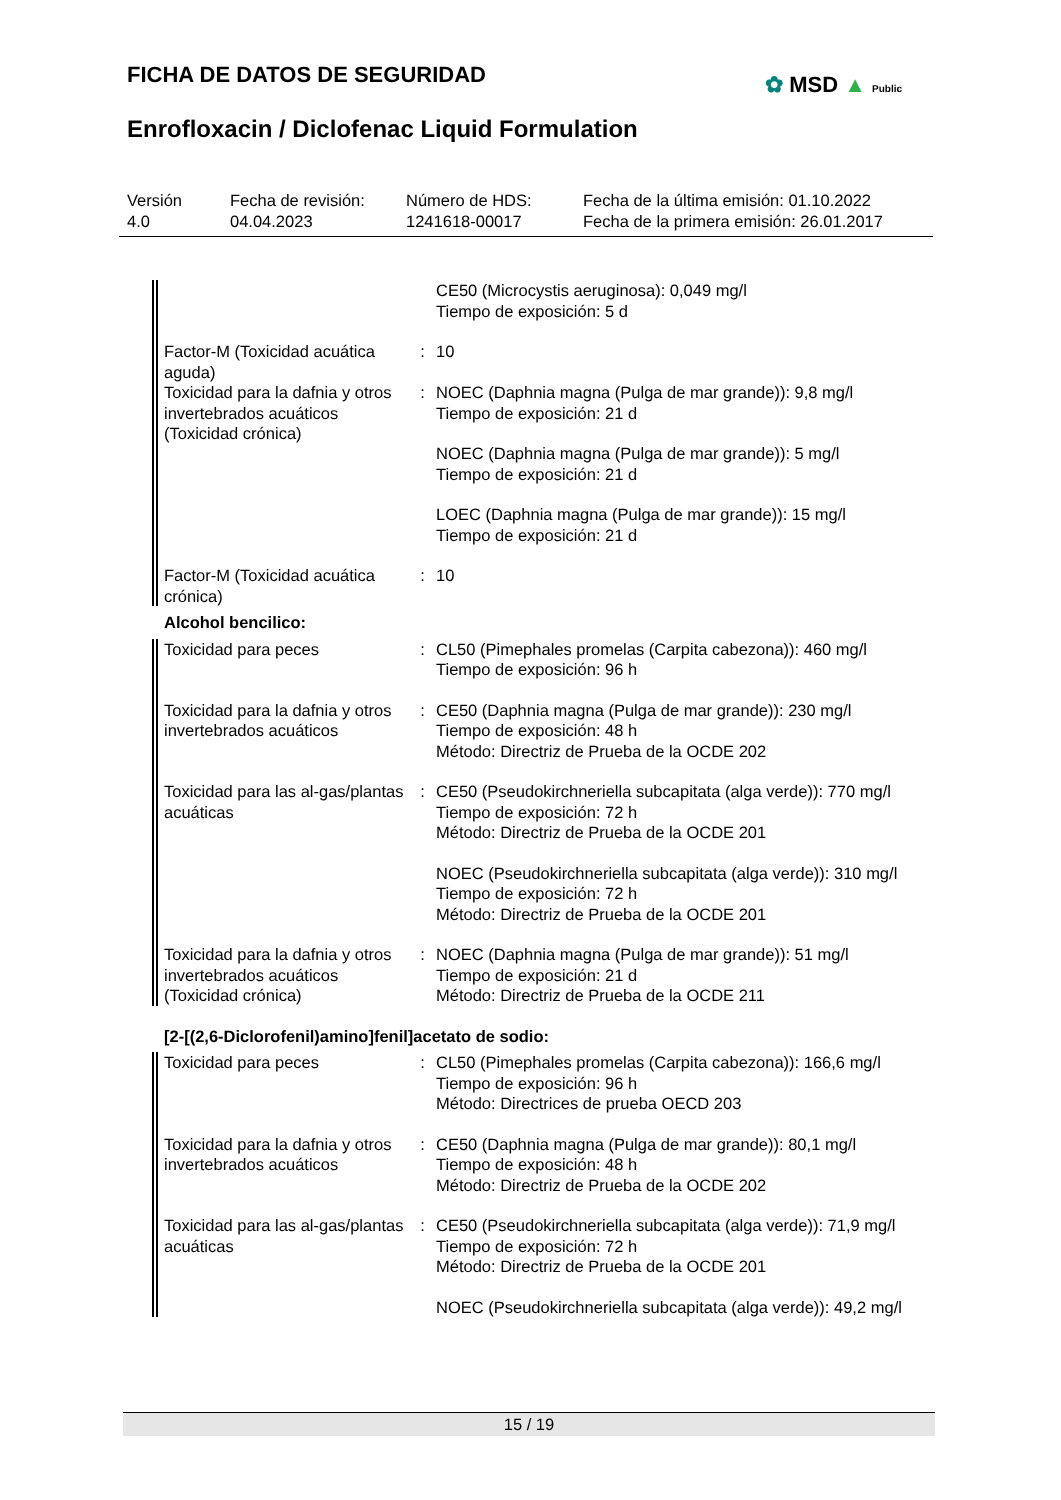FICHA DE DATOS DE SEGURIDAD ✿ MSD ▲ Public
Enrofloxacin / Diclofenac Liquid Formulation
Versión
4.0
Fecha de revisión:
04.04.2023
Número de HDS:
1241618-00017
Fecha de la última emisión: 01.10.2022
Fecha de la primera emisión: 26.01.2017
CE50 (Microcystis aeruginosa): 0,049 mg/l
Tiempo de exposición: 5 d
Factor-M (Toxicidad acuática aguda)
: 10
Toxicidad para la dafnia y otros invertebrados acuáticos (Toxicidad crónica)
: NOEC (Daphnia magna (Pulga de mar grande)): 9,8 mg/l
Tiempo de exposición: 21 d
NOEC (Daphnia magna (Pulga de mar grande)): 5 mg/l
Tiempo de exposición: 21 d
LOEC (Daphnia magna (Pulga de mar grande)): 15 mg/l
Tiempo de exposición: 21 d
Factor-M (Toxicidad acuática crónica)
: 10
Alcohol bencilico:
Toxicidad para peces : CL50 (Pimephales promelas (Carpita cabezona)): 460 mg/l
Tiempo de exposición: 96 h
Toxicidad para la dafnia y otros invertebrados acuáticos
: CE50 (Daphnia magna (Pulga de mar grande)): 230 mg/l
Tiempo de exposición: 48 h
Método: Directriz de Prueba de la OCDE 202
Toxicidad para las al-gas/plantas acuáticas
: CE50 (Pseudokirchneriella subcapitata (alga verde)): 770 mg/l
Tiempo de exposición: 72 h
Método: Directriz de Prueba de la OCDE 201
NOEC (Pseudokirchneriella subcapitata (alga verde)): 310 mg/l
Tiempo de exposición: 72 h
Método: Directriz de Prueba de la OCDE 201
Toxicidad para la dafnia y otros invertebrados acuáticos (Toxicidad crónica)
: NOEC (Daphnia magna (Pulga de mar grande)): 51 mg/l
Tiempo de exposición: 21 d
Método: Directriz de Prueba de la OCDE 211
[2-[(2,6-Diclorofenil)amino]fenil]acetato de sodio:
Toxicidad para peces : CL50 (Pimephales promelas (Carpita cabezona)): 166,6 mg/l
Tiempo de exposición: 96 h
Método: Directrices de prueba OECD 203
Toxicidad para la dafnia y otros invertebrados acuáticos
: CE50 (Daphnia magna (Pulga de mar grande)): 80,1 mg/l
Tiempo de exposición: 48 h
Método: Directriz de Prueba de la OCDE 202
Toxicidad para las al-gas/plantas acuáticas
: CE50 (Pseudokirchneriella subcapitata (alga verde)): 71,9 mg/l
Tiempo de exposición: 72 h
Método: Directriz de Prueba de la OCDE 201
NOEC (Pseudokirchneriella subcapitata (alga verde)): 49,2 mg/l
15 / 19